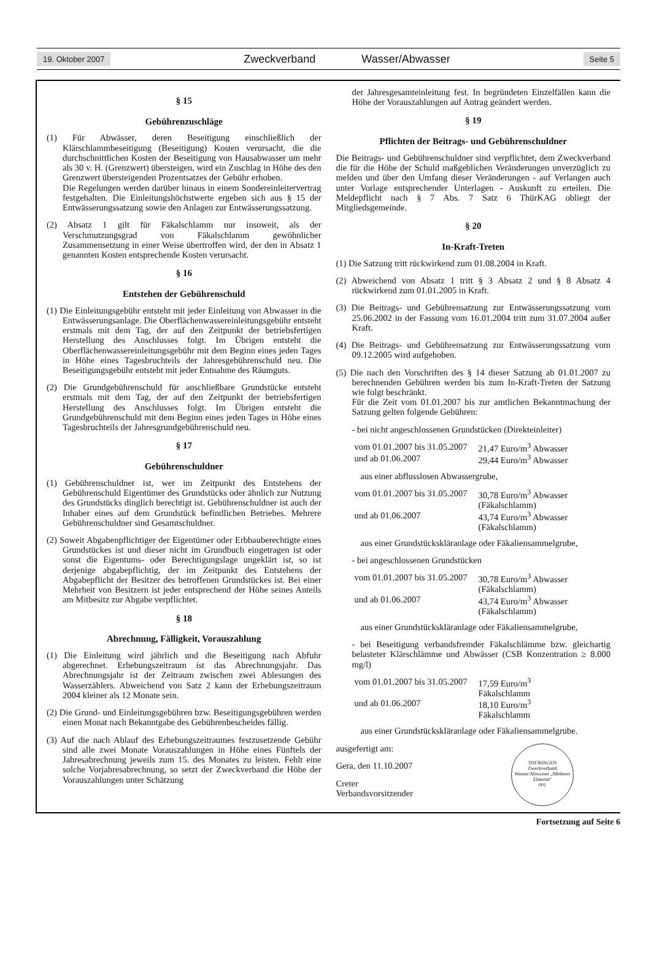19. Oktober 2007 Zweckverband Wasser/Abwasser Seite 5
§ 15
Gebührenzuschläge
(1) Für Abwässer, deren Beseitigung einschließlich der Klärschlammbeseitigung (Beseitigung) Kosten verursacht, die die durchschnittlichen Kosten der Beseitigung von Hausabwasser um mehr als 30 v. H. (Grenzwert) übersteigen, wird ein Zuschlag in Höhe des den Grenzwert übersteigenden Prozentsatzes der Gebühr erhoben.
Die Regelungen werden darüber hinaus in einem Sondereinleitervertrag festgehalten. Die Einleitungshöchstwerte ergeben sich aus § 15 der Entwässerungssatzung sowie den Anlagen zur Entwässerungssatzung.
(2) Absatz 1 gilt für Fäkalschlamm nur insoweit, als der Verschmutzungsgrad von Fäkalschlamm gewöhnlicher Zusammensetzung in einer Weise übertroffen wird, der den in Absatz 1 genannten Kosten entsprechende Kosten verursacht.
§ 16
Entstehen der Gebührenschuld
(1) Die Einleitungsgebühr entsteht mit jeder Einleitung von Abwasser in die Entwässerungsanlage. Die Oberflächenwassereinleitungsgebühr entsteht erstmals mit dem Tag, der auf den Zeitpunkt der betriebsfertigen Herstellung des Anschlusses folgt. Im Übrigen entsteht die Oberflächenwassereinleitungsgebühr mit dem Beginn eines jeden Tages in Höhe eines Tagesbruchteils der Jahresgebührenschuld neu. Die Beseitigungsgebühr entsteht mit jeder Entnahme des Räumguts.
(2) Die Grundgebührenschuld für anschließbare Grundstücke entsteht erstmals mit dem Tag, der auf den Zeitpunkt der betriebsfertigen Herstellung des Anschlusses folgt. Im Übrigen entsteht die Grundgebührenschuld mit dem Beginn eines jeden Tages in Höhe eines Tagesbruchteils der Jahresgrundgebührenschuld neu.
§ 17
Gebührenschuldner
(1) Gebührenschuldner ist, wer im Zeitpunkt des Entstehens der Gebührenschuld Eigentümer des Grundstücks oder ähnlich zur Nutzung des Grundstücks dinglich berechtigt ist. Gebührenschuldner ist auch der Inhaber eines auf dem Grundstück befindlichen Betriebes. Mehrere Gebührenschuldner sind Gesamtschuldner.
(2) Soweit Abgabenpflichtiger der Eigentümer oder Erbbauberechtigte eines Grundstückes ist und dieser nicht im Grundbuch eingetragen ist oder sonst die Eigentums- oder Berechtigungslage ungeklärt ist, so ist derjenige abgabepflichtig, der im Zeitpunkt des Entstehens der Abgabepflicht der Besitzer des betroffenen Grundstückes ist. Bei einer Mehrheit von Besitzern ist jeder entsprechend der Höhe seines Anteils am Mitbesitz zur Abgabe verpflichtet.
§ 18
Abrechnung, Fälligkeit, Vorauszahlung
(1) Die Einleitung wird jährlich und die Beseitigung nach Abfuhr abgerechnet. Erhebungszeitraum ist das Abrechnungsjahr. Das Abrechnungsjahr ist der Zeitraum zwischen zwei Ablesungen des Wasserzählers. Abweichend von Satz 2 kann der Erhebungszeitraum 2004 kleiner als 12 Monate sein.
(2) Die Grund- und Einleitungsgebühren bzw. Beseitigungsgebühren werden einen Monat nach Bekanntgabe des Gebührenbescheides fällig.
(3) Auf die nach Ablauf des Erhebungszeitraumes festzusetzende Gebühr sind alle zwei Monate Vorauszahlungen in Höhe eines Fünftels der Jahresabrechnung jeweils zum 15. des Monates zu leisten. Fehlt eine solche Vorjahresabrechnung, so setzt der Zweckverband die Höhe der Vorauszahlungen unter Schätzung
der Jahresgesamteinleitung fest. In begründeten Einzelfällen kann die Höhe der Vorauszahlungen auf Antrag geändert werden.
§ 19
Pflichten der Beitrags- und Gebührenschuldner
Die Beitrags- und Gebührenschuldner sind verpflichtet, dem Zweckverband die für die Höhe der Schuld maßgeblichen Veränderungen unverzüglich zu melden und über den Umfang dieser Veränderungen - auf Verlangen auch unter Vorlage entsprechender Unterlagen - Auskunft zu erteilen. Die Meldepflicht nach § 7 Abs. 7 Satz 6 ThürKAG obliegt der Mitgliedsgemeinde.
§ 20
In-Kraft-Treten
(1) Die Satzung tritt rückwirkend zum 01.08.2004 in Kraft.
(2) Abweichend von Absatz 1 tritt § 3 Absatz 2 und § 8 Absatz 4 rückwirkend zum 01.01.2005 in Kraft.
(3) Die Beitrags- und Gebührensatzung zur Entwässerungssatzung vom 25.06.2002 in der Fassung vom 16.01.2004 tritt zum 31.07.2004 außer Kraft.
(4) Die Beitrags- und Gebührensatzung zur Entwässerungssatzung vom 09.12.2005 wird aufgehoben.
(5) Die nach den Vorschriften des § 14 dieser Satzung ab 01.01.2007 zu berechnenden Gebühren werden bis zum In-Kraft-Treten der Satzung wie folgt beschränkt.
Für die Zeit vom 01.01.2007 bis zur amtlichen Bekanntmachung der Satzung gelten folgende Gebühren:
- bei nicht angeschlossenen Grundstücken (Direkteinleiter)
| vom 01.01.2007 bis 31.05.2007 | 21,47 Euro/m<sup>3</sup> Abwasser |
| und ab 01.06.2007 | 29,44 Euro/m<sup>3</sup> Abwasser |
aus einer abflusslosen Abwassergrube,
| vom 01.01.2007 bis 31.05.2007 | 30,78 Euro/m<sup>3</sup> Abwasser (Fäkalschlamm) |
| und ab 01.06.2007 | 43,74 Euro/m<sup>3</sup> Abwasser (Fäkalschlamm) |
aus einer Grundstückskläranlage oder Fäkaliensammelgrube,
- bei angeschlossenen Grundstücken
| vom 01.01.2007 bis 31.05.2007 | 30,78 Euro/m<sup>3</sup> Abwasser (Fäkalschlamm) |
| und ab 01.06.2007 | 43,74 Euro/m<sup>3</sup> Abwasser (Fäkalschlamm) |
aus einer Grundstückskläranlage oder Fäkaliensammelgrube,
- bei Beseitigung verbandsfremder Fäkalschlämme bzw. gleichartig belasteter Klärschlämme und Abwässer (CSB Konzentration ≥ 8.000 mg/l)
| vom 01.01.2007 bis 31.05.2007 | 17,59 Euro/m<sup>3</sup> Fäkalschlamm |
| und ab 01.06.2007 | 18,10 Euro/m<sup>3</sup> Fäkalschlamm |
aus einer Grundstückskläranlage oder Fäkaliensammelgrube.
ausgefertigt am:
Gera, den 11.10.2007
Creter
Verbandsvorsitzender
THÜRINGEN
Zweckverband Wasser/Abwasser „Mittleres Elstertal“
001
Fortsetzung auf Seite 6